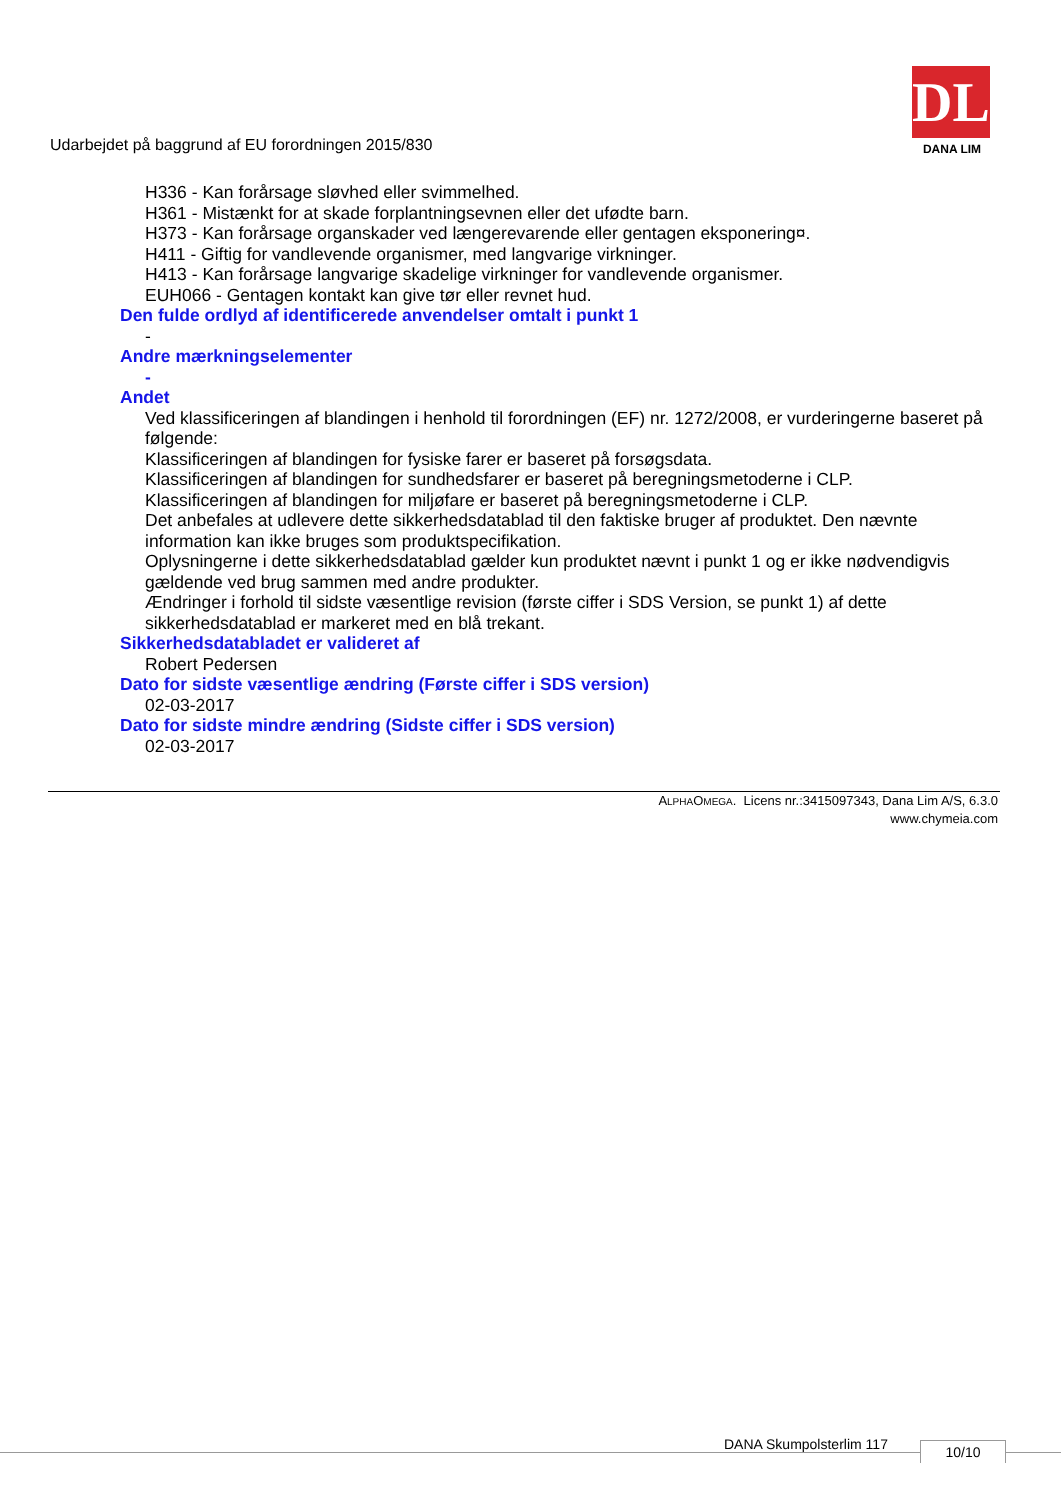Udarbejdet på baggrund af EU forordningen 2015/830
DL
DANA LIM
H336 - Kan forårsage sløvhed eller svimmelhed.
H361 - Mistænkt for at skade forplantningsevnen eller det ufødte barn.
H373 - Kan forårsage organskader ved længerevarende eller gentagen eksponering¤.
H411 - Giftig for vandlevende organismer, med langvarige virkninger.
H413 - Kan forårsage langvarige skadelige virkninger for vandlevende organismer.
EUH066 - Gentagen kontakt kan give tør eller revnet hud.
Den fulde ordlyd af identificerede anvendelser omtalt i punkt 1
-
Andre mærkningselementer
-
Andet
Ved klassificeringen af blandingen i henhold til forordningen (EF) nr. 1272/2008, er vurderingerne baseret på følgende:
Klassificeringen af blandingen for fysiske farer er baseret på forsøgsdata.
Klassificeringen af blandingen for sundhedsfarer er baseret på beregningsmetoderne i CLP.
Klassificeringen af blandingen for miljøfare er baseret på beregningsmetoderne i CLP.
Det anbefales at udlevere dette sikkerhedsdatablad til den faktiske bruger af produktet. Den nævnte information kan ikke bruges som produktspecifikation.
Oplysningerne i dette sikkerhedsdatablad gælder kun produktet nævnt i punkt 1 og er ikke nødvendigvis gældende ved brug sammen med andre produkter.
Ændringer i forhold til sidste væsentlige revision (første ciffer i SDS Version, se punkt 1) af dette sikkerhedsdatablad er markeret med en blå trekant.
Sikkerhedsdatabladet er valideret af
Robert Pedersen
Dato for sidste væsentlige ændring (Første ciffer i SDS version)
02-03-2017
Dato for sidste mindre ændring (Sidste ciffer i SDS version)
02-03-2017
ALPHAOMEGA. Licens nr.:3415097343, Dana Lim A/S, 6.3.0
www.chymeia.com
DANA Skumpolsterlim 117 10/10